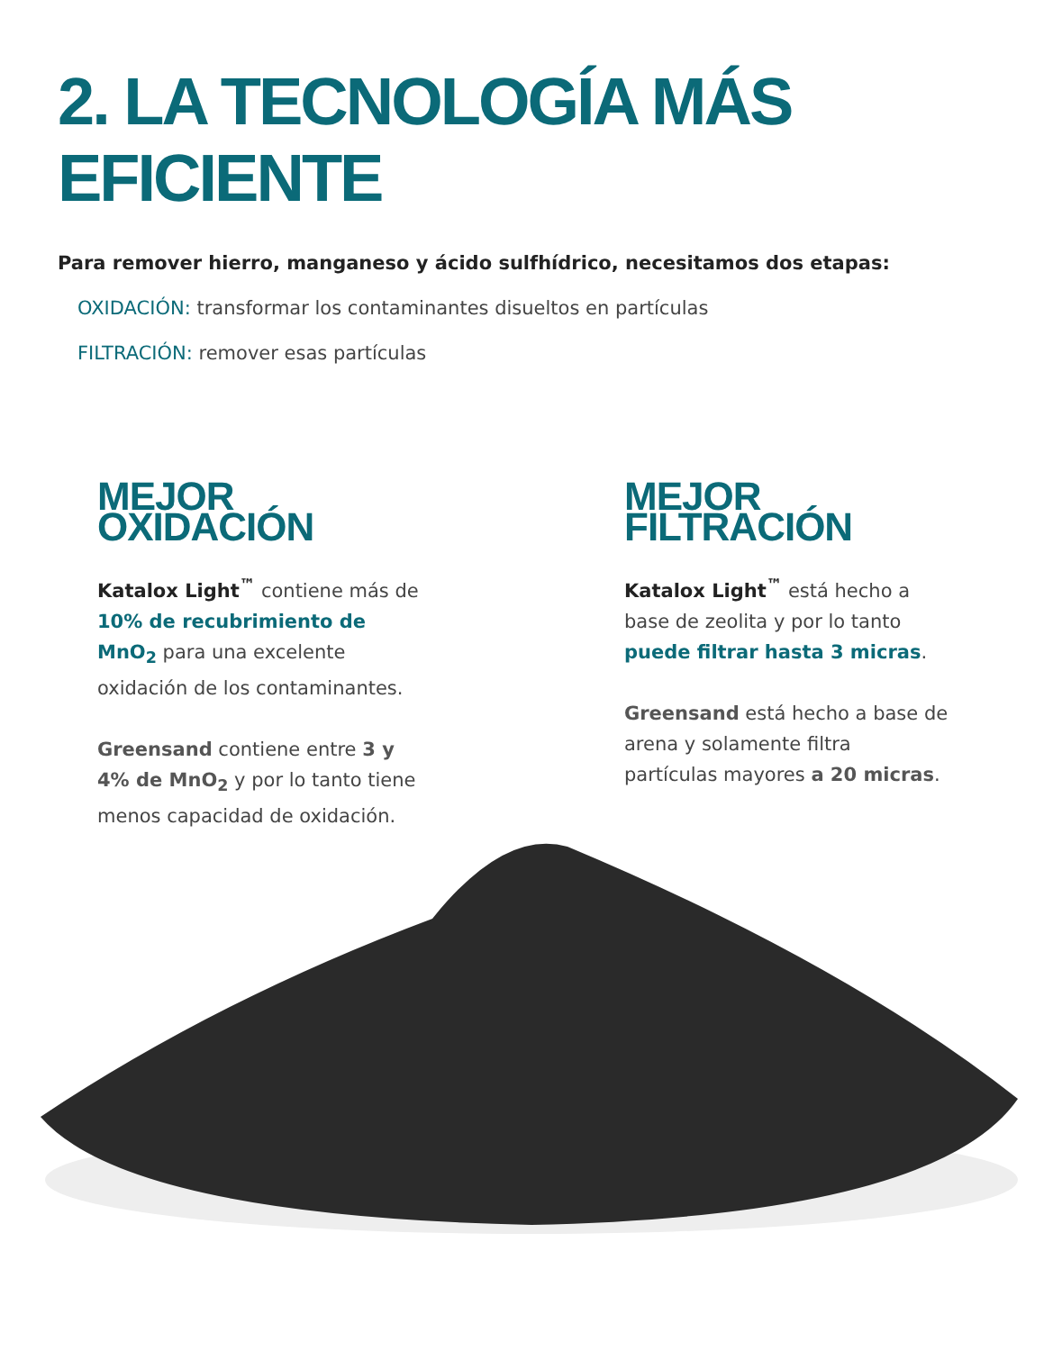2. LA TECNOLOGÍA MÁS EFICIENTE
Para remover hierro, manganeso y ácido sulfhídrico, necesitamos dos etapas:
OXIDACIÓN: transformar los contaminantes disueltos en partículas
FILTRACIÓN: remover esas partículas
MEJOR OXIDACIÓN
Katalox Light<sup>™</sup> contiene más de 10% de recubrimiento de MnO<sub>2</sub> para una excelente oxidación de los contaminantes.
Greensand contiene entre 3 y 4% de MnO<sub>2</sub> y por lo tanto tiene menos capacidad de oxidación.
MEJOR FILTRACIÓN
Katalox Light<sup>™</sup> está hecho a base de zeolita y por lo tanto puede filtrar hasta 3 micras.
Greensand está hecho a base de arena y solamente filtra partículas mayores a 20 micras.